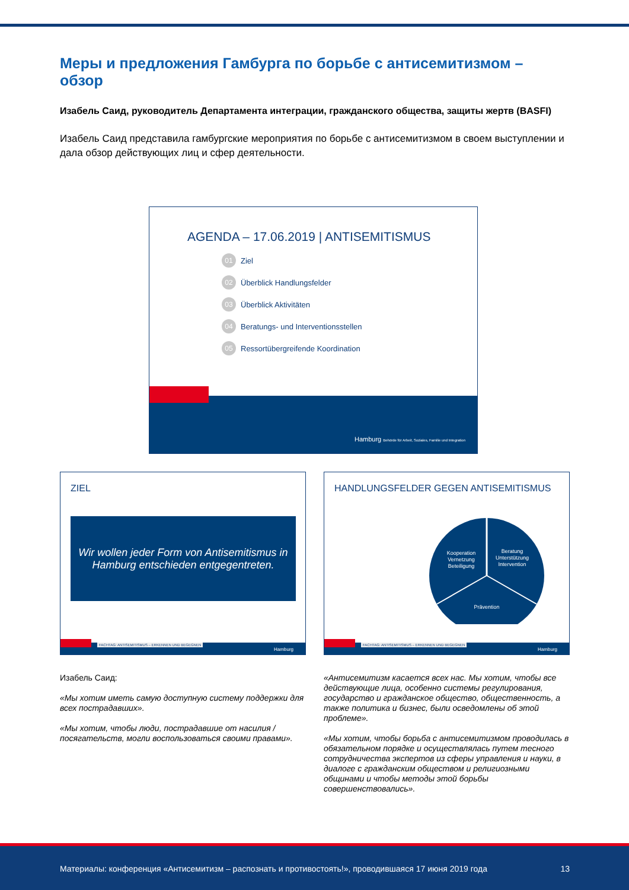Меры и предложения Гамбурга по борьбе с антисемитизмом – обзор
Изабель Саид, руководитель Департамента интеграции, гражданского общества, защиты жертв (BASFI)
Изабель Саид представила гамбургские мероприятия по борьбе с антисемитизмом в своем выступлении и дала обзор действующих лиц и сфер деятельности.
AGENDA – 17.06.2019 | ANTISEMITISMUS
01 Ziel
02 Überblick Handlungsfelder
03 Überblick Aktivitäten
04 Beratungs- und Interventionsstellen
05 Ressortübergreifende Koordination
Hamburg Behörde für Arbeit, Soziales, Familie und Integration
ZIEL
Wir wollen jeder Form von Antisemitismus in Hamburg entschieden entgegentreten.
FACHTAG: ANTISEMITISMUS – ERKENNEN UND BEGEGNEN
Hamburg
HANDLUNGSFELDER GEGEN ANTISEMITISMUS
Kooperation
Vernetzung
Beteiligung
Beratung
Unterstützung
Intervention
Prävention
FACHTAG: ANTISEMITISMUS – ERKENNEN UND BEGEGNEN
Hamburg
Изабель Саид:
«Мы хотим иметь самую доступную систему поддержки для всех пострадавших».
«Мы хотим, чтобы люди, пострадавшие от насилия / посягательств, могли воспользоваться своими правами».
«Антисемитизм касается всех нас. Мы хотим, чтобы все действующие лица, особенно системы регулирования, государство и гражданское общество, общественность, а также политика и бизнес, были осведомлены об этой проблеме».
«Мы хотим, чтобы борьба с антисемитизмом проводилась в обязательном порядке и осуществлялась путем тесного сотрудничества экспертов из сферы управления и науки, в диалоге с гражданским обществом и религиозными общинами и чтобы методы этой борьбы совершенствовались».
Материалы: конференция «Антисемитизм – распознать и противостоять!», проводившаяся 17 июня 2019 года 13